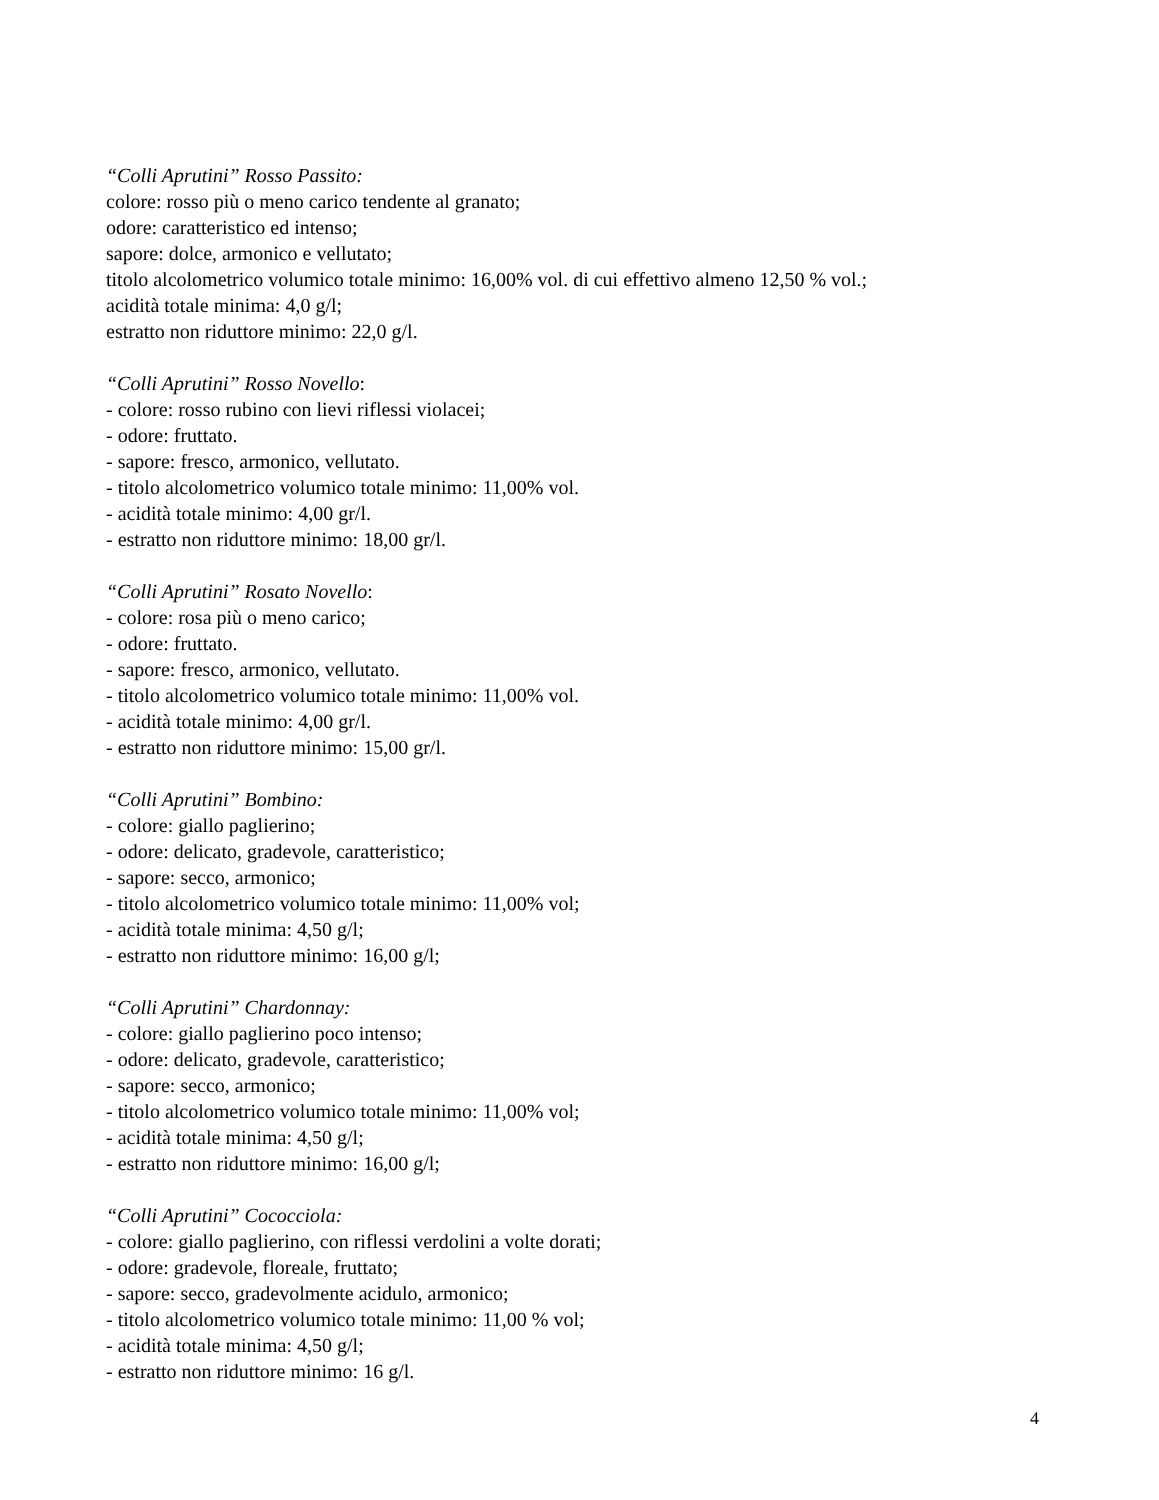“Colli Aprutini” Rosso Passito:
colore: rosso più o meno carico tendente al granato;
odore: caratteristico ed intenso;
sapore: dolce, armonico e vellutato;
titolo alcolometrico volumico totale minimo: 16,00% vol. di cui effettivo almeno 12,50 % vol.;
acidità totale minima: 4,0 g/l;
estratto non riduttore minimo: 22,0 g/l.
“Colli Aprutini” Rosso Novello:
- colore: rosso rubino con lievi riflessi violacei;
- odore: fruttato.
- sapore: fresco, armonico, vellutato.
- titolo alcolometrico volumico totale minimo: 11,00% vol.
- acidità totale minimo: 4,00 gr/l.
- estratto non riduttore minimo: 18,00 gr/l.
“Colli Aprutini” Rosato Novello:
- colore: rosa più o meno carico;
- odore: fruttato.
- sapore: fresco, armonico, vellutato.
- titolo alcolometrico volumico totale minimo: 11,00% vol.
- acidità totale minimo: 4,00 gr/l.
- estratto non riduttore minimo: 15,00 gr/l.
“Colli Aprutini” Bombino:
- colore: giallo paglierino;
- odore: delicato, gradevole, caratteristico;
- sapore: secco, armonico;
- titolo alcolometrico volumico totale minimo: 11,00% vol;
- acidità totale minima: 4,50 g/l;
- estratto non riduttore minimo: 16,00 g/l;
“Colli Aprutini” Chardonnay:
- colore: giallo paglierino poco intenso;
- odore: delicato, gradevole, caratteristico;
- sapore: secco, armonico;
- titolo alcolometrico volumico totale minimo: 11,00% vol;
- acidità totale minima: 4,50 g/l;
- estratto non riduttore minimo: 16,00 g/l;
“Colli Aprutini” Cococciola:
- colore: giallo paglierino, con riflessi verdolini a volte dorati;
- odore: gradevole, floreale, fruttato;
- sapore: secco, gradevolmente acidulo, armonico;
- titolo alcolometrico volumico totale minimo: 11,00 % vol;
- acidità totale minima: 4,50 g/l;
- estratto non riduttore minimo: 16 g/l.
4